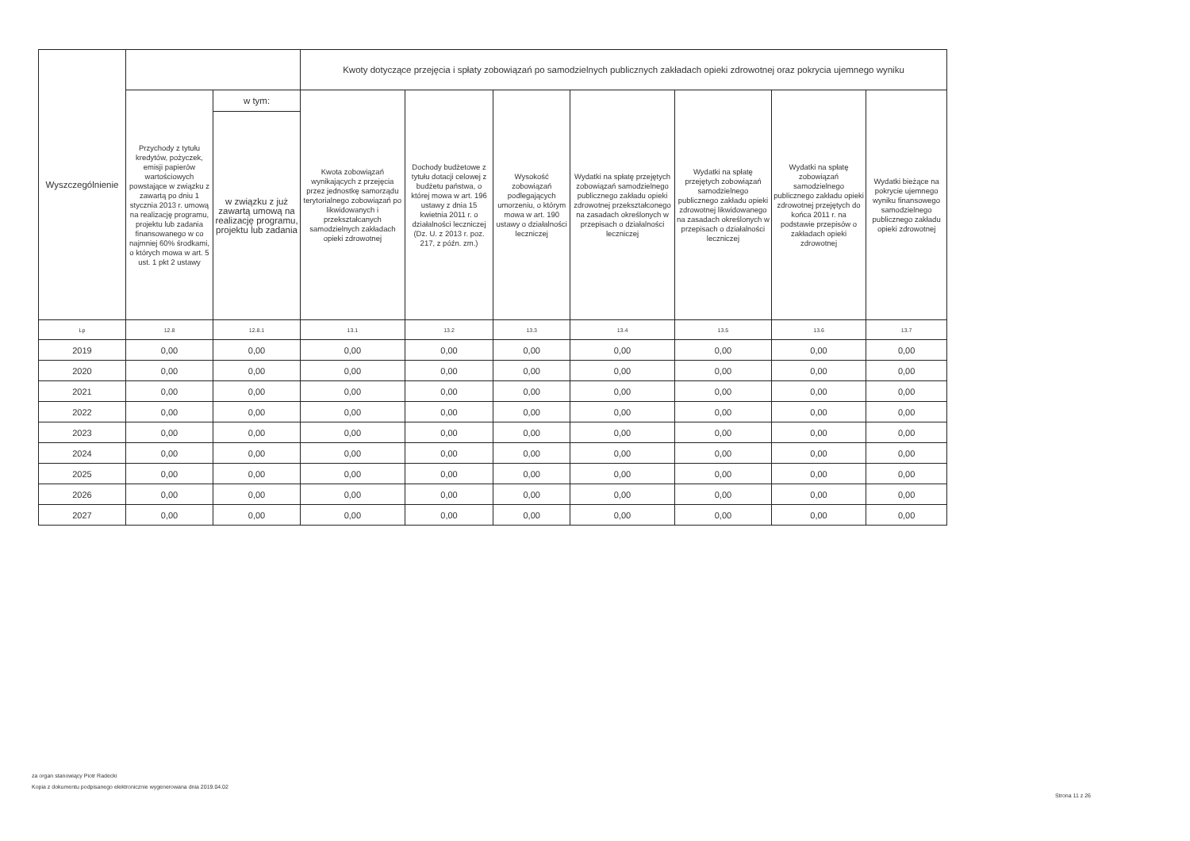| Wyszczególnienie | | | Kwoty dotyczące przejęcia i spłaty zobowiązań po samodzielnych publicznych zakładach opieki zdrowotnej oraz pokrycia ujemnego wyniku | | | | | | |
| --- | --- | --- | --- | --- | --- | --- | --- | --- | --- |
| | Przychody z tytułu kredytów, pożyczek, emisji papierów wartościowych powstające w związku z zawartą po dniu 1 stycznia 2013 r. umową na realizację programu, projektu lub zadania finansowanego w co najmniej 60% środkami, o których mowa w art. 5 ust. 1 pkt 2 ustawy | w tym: | Kwota zobowiązań wynikających z przejęcia przez jednostkę samorządu terytorialnego zobowiązań po likwidowanych i przekształcanych samodzielnych zakładach opieki zdrowotnej | Dochody budżetowe z tytułu dotacji celowej z budżetu państwa, o której mowa w art. 196 ustawy z dnia 15 kwietnia 2011 r. o działalności leczniczej (Dz. U. z 2013 r. poz. 217, z późn. zm.) | Wysokość zobowiązań podlegających umorzeniu, o którym mowa w art. 190 ustawy o działalności leczniczej | Wydatki na spłatę przejętych zobowiązań samodzielnego publicznego zakładu opieki zdrowotnej przekształconego na zasadach określonych w przepisach o działalności leczniczej | Wydatki na spłatę przejętych zobowiązań samodzielnego publicznego zakładu opieki zdrowotnej likwidowanego na zasadach określonych w przepisach o działalności leczniczej | Wydatki na spłatę zobowiązań samodzielnego publicznego zakładu opieki zdrowotnej przejętych do końca 2011 r. na podstawie przepisów o zakładach opieki zdrowotnej | Wydatki bieżące na pokrycie ujemnego wyniku finansowego samodzielnego publicznego zakładu opieki zdrowotnej |
| | | w związku z już zawartą umową na realizację programu, projektu lub zadania | | | | | | | |
| Lp | 12.8 | 12.8.1 | 13.1 | 13.2 | 13.3 | 13.4 | 13.5 | 13.6 | 13.7 |
| 2019 | 0,00 | 0,00 | 0,00 | 0,00 | 0,00 | 0,00 | 0,00 | 0,00 | 0,00 |
| 2020 | 0,00 | 0,00 | 0,00 | 0,00 | 0,00 | 0,00 | 0,00 | 0,00 | 0,00 |
| 2021 | 0,00 | 0,00 | 0,00 | 0,00 | 0,00 | 0,00 | 0,00 | 0,00 | 0,00 |
| 2022 | 0,00 | 0,00 | 0,00 | 0,00 | 0,00 | 0,00 | 0,00 | 0,00 | 0,00 |
| 2023 | 0,00 | 0,00 | 0,00 | 0,00 | 0,00 | 0,00 | 0,00 | 0,00 | 0,00 |
| 2024 | 0,00 | 0,00 | 0,00 | 0,00 | 0,00 | 0,00 | 0,00 | 0,00 | 0,00 |
| 2025 | 0,00 | 0,00 | 0,00 | 0,00 | 0,00 | 0,00 | 0,00 | 0,00 | 0,00 |
| 2026 | 0,00 | 0,00 | 0,00 | 0,00 | 0,00 | 0,00 | 0,00 | 0,00 | 0,00 |
| 2027 | 0,00 | 0,00 | 0,00 | 0,00 | 0,00 | 0,00 | 0,00 | 0,00 | 0,00 |
za organ stanowiący Piotr Radecki
Kopia z dokumentu podpisanego elektronicznie wygenerowana dnia 2019.04.02
Strona 11 z 26